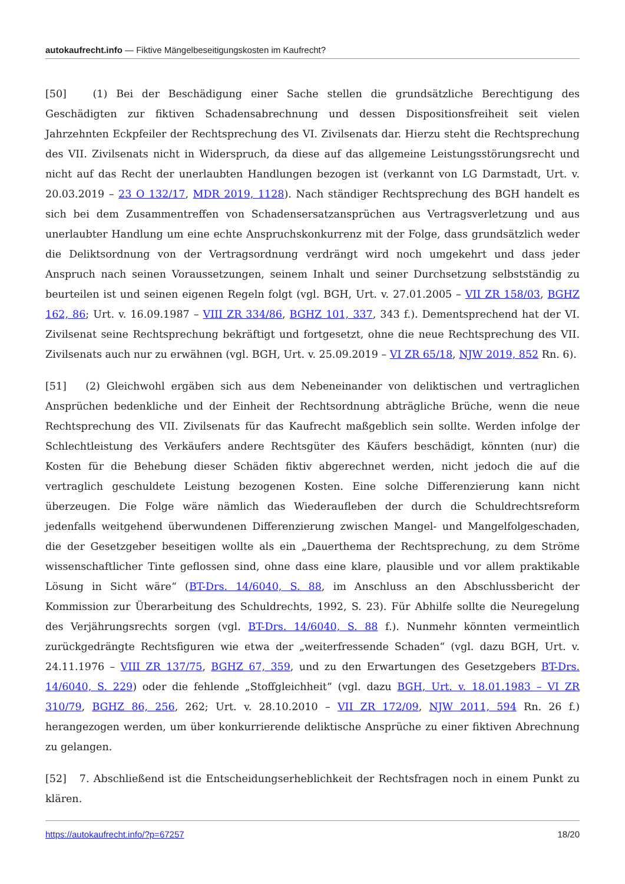autokaufrecht.info — Fiktive Mängelbeseitigungskosten im Kaufrecht?
[50] (1) Bei der Beschädigung einer Sache stellen die grundsätzliche Berechtigung des Geschädigten zur fiktiven Schadensabrechnung und dessen Dispositionsfreiheit seit vielen Jahrzehnten Eckpfeiler der Rechtsprechung des VI. Zivilsenats dar. Hierzu steht die Rechtsprechung des VII. Zivilsenats nicht in Widerspruch, da diese auf das allgemeine Leistungsstörungsrecht und nicht auf das Recht der unerlaubten Handlungen bezogen ist (verkannt von LG Darmstadt, Urt. v. 20.03.2019 – 23 O 132/17, MDR 2019, 1128). Nach ständiger Rechtsprechung des BGH handelt es sich bei dem Zusammentreffen von Schadensersatzansprüchen aus Vertragsverletzung und aus unerlaubter Handlung um eine echte Anspruchskonkurrenz mit der Folge, dass grundsätzlich weder die Deliktsordnung von der Vertragsordnung verdrängt wird noch umgekehrt und dass jeder Anspruch nach seinen Voraussetzungen, seinem Inhalt und seiner Durchsetzung selbstständig zu beurteilen ist und seinen eigenen Regeln folgt (vgl. BGH, Urt. v. 27.01.2005 – VII ZR 158/03, BGHZ 162, 86; Urt. v. 16.09.1987 – VIII ZR 334/86, BGHZ 101, 337, 343 f.). Dementsprechend hat der VI. Zivilsenat seine Rechtsprechung bekräftigt und fortgesetzt, ohne die neue Rechtsprechung des VII. Zivilsenats auch nur zu erwähnen (vgl. BGH, Urt. v. 25.09.2019 – VI ZR 65/18, NJW 2019, 852 Rn. 6).
[51] (2) Gleichwohl ergäben sich aus dem Nebeneinander von deliktischen und vertraglichen Ansprüchen bedenkliche und der Einheit der Rechtsordnung abträgliche Brüche, wenn die neue Rechtsprechung des VII. Zivilsenats für das Kaufrecht maßgeblich sein sollte. Werden infolge der Schlechtleistung des Verkäufers andere Rechtsgüter des Käufers beschädigt, könnten (nur) die Kosten für die Behebung dieser Schäden fiktiv abgerechnet werden, nicht jedoch die auf die vertraglich geschuldete Leistung bezogenen Kosten. Eine solche Differenzierung kann nicht überzeugen. Die Folge wäre nämlich das Wiederaufleben der durch die Schuldrechtsreform jedenfalls weitgehend überwundenen Differenzierung zwischen Mangel- und Mangelfolgeschaden, die der Gesetzgeber beseitigen wollte als ein „Dauerthema der Rechtsprechung, zu dem Ströme wissenschaftlicher Tinte geflossen sind, ohne dass eine klare, plausible und vor allem praktikable Lösung in Sicht wäre“ (BT-Drs. 14/6040, S. 88, im Anschluss an den Abschlussbericht der Kommission zur Überarbeitung des Schuldrechts, 1992, S. 23). Für Abhilfe sollte die Neuregelung des Verjährungsrechts sorgen (vgl. BT-Drs. 14/6040, S. 88 f.). Nunmehr könnten vermeintlich zurückgedrängte Rechtsfiguren wie etwa der „weiterfressende Schaden“ (vgl. dazu BGH, Urt. v. 24.11.1976 – VIII ZR 137/75, BGHZ 67, 359, und zu den Erwartungen des Gesetzgebers BT-Drs. 14/6040, S. 229) oder die fehlende „Stoffgleichheit“ (vgl. dazu BGH, Urt. v. 18.01.1983 – VI ZR 310/79, BGHZ 86, 256, 262; Urt. v. 28.10.2010 – VII ZR 172/09, NJW 2011, 594 Rn. 26 f.) herangezogen werden, um über konkurrierende deliktische Ansprüche zu einer fiktiven Abrechnung zu gelangen.
[52] 7. Abschließend ist die Entscheidungserheblichkeit der Rechtsfragen noch in einem Punkt zu klären.
https://autokaufrecht.info/?p=67257 18/20